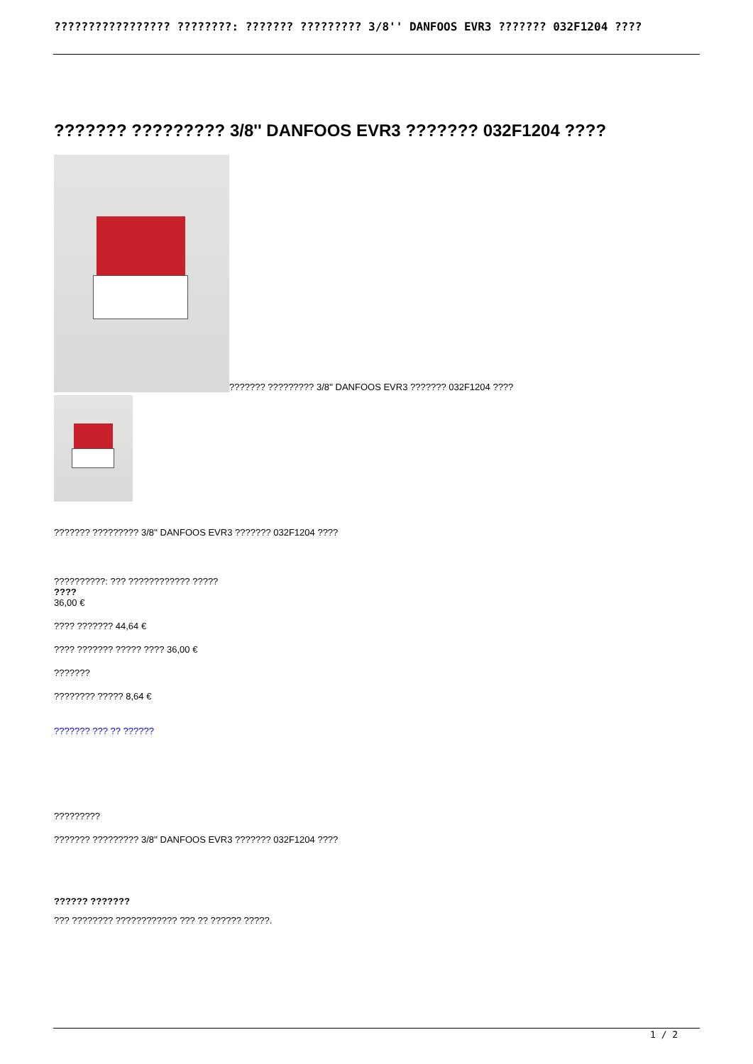????????????????? ????????: ??????? ????????? 3/8'' DANFOOS EVR3 ??????? 032F1204 ????
??????? ????????? 3/8'' DANFOOS EVR3 ??????? 032F1204 ????
??????? ????????? 3/8'' DANFOOS EVR3 ??????? 032F1204 ????
??????? ????????? 3/8'' DANFOOS EVR3 ??????? 032F1204 ????
??????????: ??? ???????????? ?????
????
36,00 €
???? ??????? 44,64 €
???? ??????? ????? ???? 36,00 €
???????
???????? ????? 8,64 €
??????? ??? ?? ??????
?????????
??????? ????????? 3/8'' DANFOOS EVR3 ??????? 032F1204 ????
?????? ???????
??? ???????? ???????????? ??? ?? ?????? ?????.
1 / 2